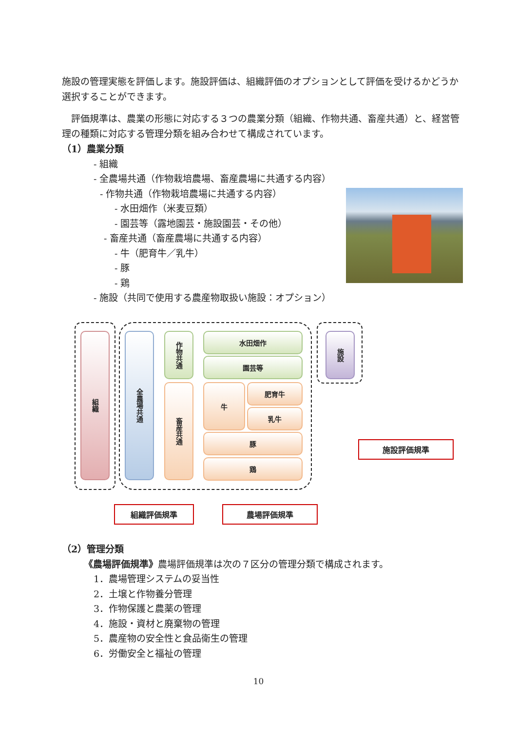施設の管理実態を評価します。施設評価は、組織評価のオプションとして評価を受けるかどうか選択することができます。
　評価規準は、農業の形態に対応する３つの農業分類（組織、作物共通、畜産共通）と、経営管理の種類に対応する管理分類を組み合わせて構成されています。
（1）農業分類
- 組織
- 全農場共通（作物栽培農場、畜産農場に共通する内容）
- 作物共通（作物栽培農場に共通する内容）
- 水田畑作（米麦豆類）
- 園芸等（露地園芸・施設園芸・その他）
- 畜産共通（畜産農場に共通する内容）
- 牛（肥育牛／乳牛）
- 豚
- 鶏
- 施設（共同で使用する農産物取扱い施設：オプション）
組織
全農場共通
作物共通
畜産共通
水田畑作
園芸等
牛 肥育牛
乳牛
豚
鶏
施設
施設評価規準
組織評価規準 農場評価規準
（2）管理分類
《農場評価規準》農場評価規準は次の７区分の管理分類で構成されます。
1．農場管理システムの妥当性
2．土壌と作物養分管理
3．作物保護と農薬の管理
4．施設・資材と廃棄物の管理
5．農産物の安全性と食品衛生の管理
6．労働安全と福祉の管理
10